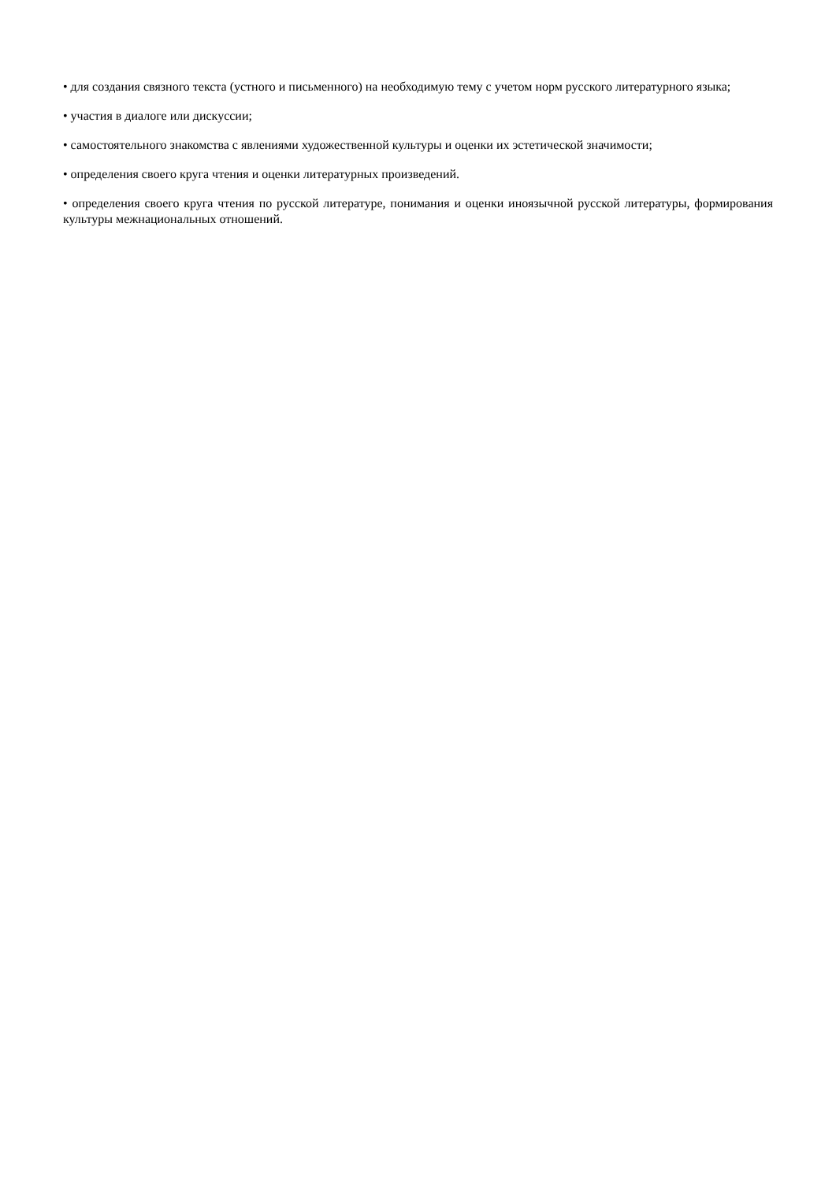• для создания связного текста (устного и письменного) на необходимую тему с учетом норм русского литературного языка;
• участия в диалоге или дискуссии;
• самостоятельного знакомства с явлениями художественной культуры и оценки их эстетической значимости;
• определения своего круга чтения и оценки литературных произведений.
• определения своего круга чтения по русской литературе, понимания и оценки иноязычной русской литературы, формирования культуры межнациональных отношений.